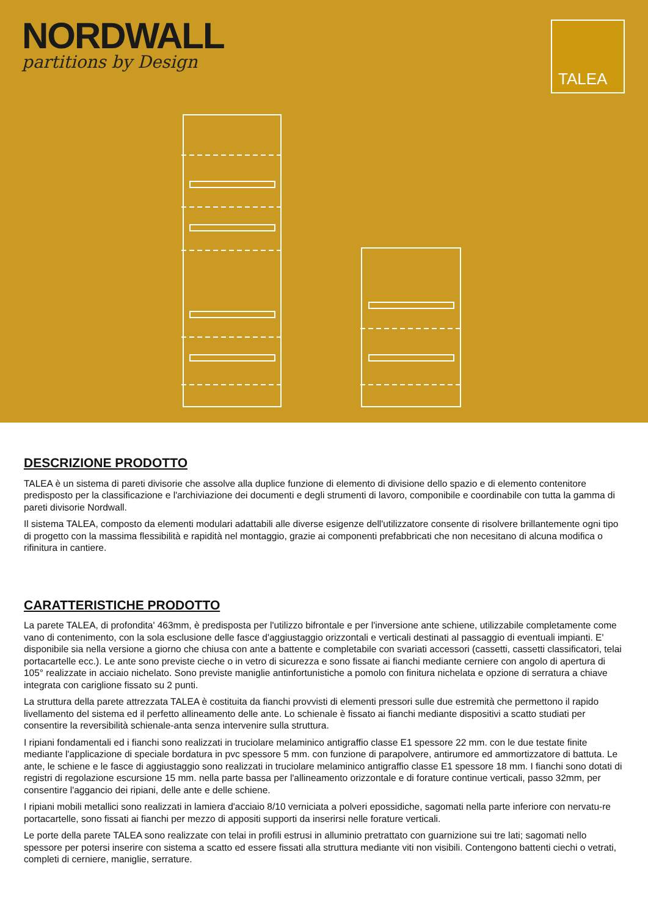NORDWALL
partitions by Design
TALEA
DESCRIZIONE PRODOTTO
TALEA è un sistema di pareti divisorie che assolve alla duplice funzione di elemento di divisione dello spazio e di elemento contenitore predisposto per la classificazione e l'archiviazione dei documenti e degli strumenti di lavoro, componibile e coordinabile con tutta la gamma di pareti divisorie Nordwall.
Il sistema TALEA, composto da elementi modulari adattabili alle diverse esigenze dell'utilizzatore consente di risolvere brillantemente ogni tipo di progetto con la massima flessibilità e rapidità nel montaggio, grazie ai componenti prefabbricati che non necesitano di alcuna modifica o rifinitura in cantiere.
CARATTERISTICHE PRODOTTO
La parete TALEA, di profondita' 463mm, è predisposta per l'utilizzo bifrontale e per l'inversione ante schiene, utilizzabile completamente come vano di contenimento, con la sola esclusione delle fasce d'aggiustaggio orizzontali e verticali destinati al passaggio di eventuali impianti. E' disponibile sia nella versione a giorno che chiusa con ante a battente e completabile con svariati accessori (cassetti, cassetti classificatori, telai portacartelle ecc.). Le ante sono previste cieche o in vetro di sicurezza e sono fissate ai fianchi mediante cerniere con angolo di apertura di 105° realizzate in acciaio nichelato. Sono previste maniglie antinfortunistiche a pomolo con finitura nichelata e opzione di serratura a chiave integrata con cariglione fissato su 2 punti.
La struttura della parete attrezzata TALEA è costituita da fianchi provvisti di elementi pressori sulle due estremità che permettono il rapido livellamento del sistema ed il perfetto allineamento delle ante. Lo schienale è fissato ai fianchi mediante dispositivi a scatto studiati per consentire la reversibilità schienale-anta senza intervenire sulla struttura.
I ripiani fondamentali ed i fianchi sono realizzati in truciolare melaminico antigraffio classe E1 spessore 22 mm. con le due testate finite mediante l'applicazione di speciale bordatura in pvc spessore 5 mm. con funzione di parapolvere, antirumore ed ammortizzatore di battuta. Le ante, le schiene e le fasce di aggiustaggio sono realizzati in truciolare melaminico antigraffio classe E1 spessore 18 mm. I fianchi sono dotati di registri di regolazione escursione 15 mm. nella parte bassa per l'allineamento orizzontale e di forature continue verticali, passo 32mm, per consentire l'aggancio dei ripiani, delle ante e delle schiene.
I ripiani mobili metallici sono realizzati in lamiera d'acciaio 8/10 verniciata a polveri epossidiche, sagomati nella parte inferiore con nervatu-re portacartelle, sono fissati ai fianchi per mezzo di appositi supporti da inserirsi nelle forature verticali.
Le porte della parete TALEA sono realizzate con telai in profili estrusi in alluminio pretrattato con guarnizione sui tre lati; sagomati nello spessore per potersi inserire con sistema a scatto ed essere fissati alla struttura mediante viti non visibili. Contengono battenti ciechi o vetrati, completi di cerniere, maniglie, serrature.